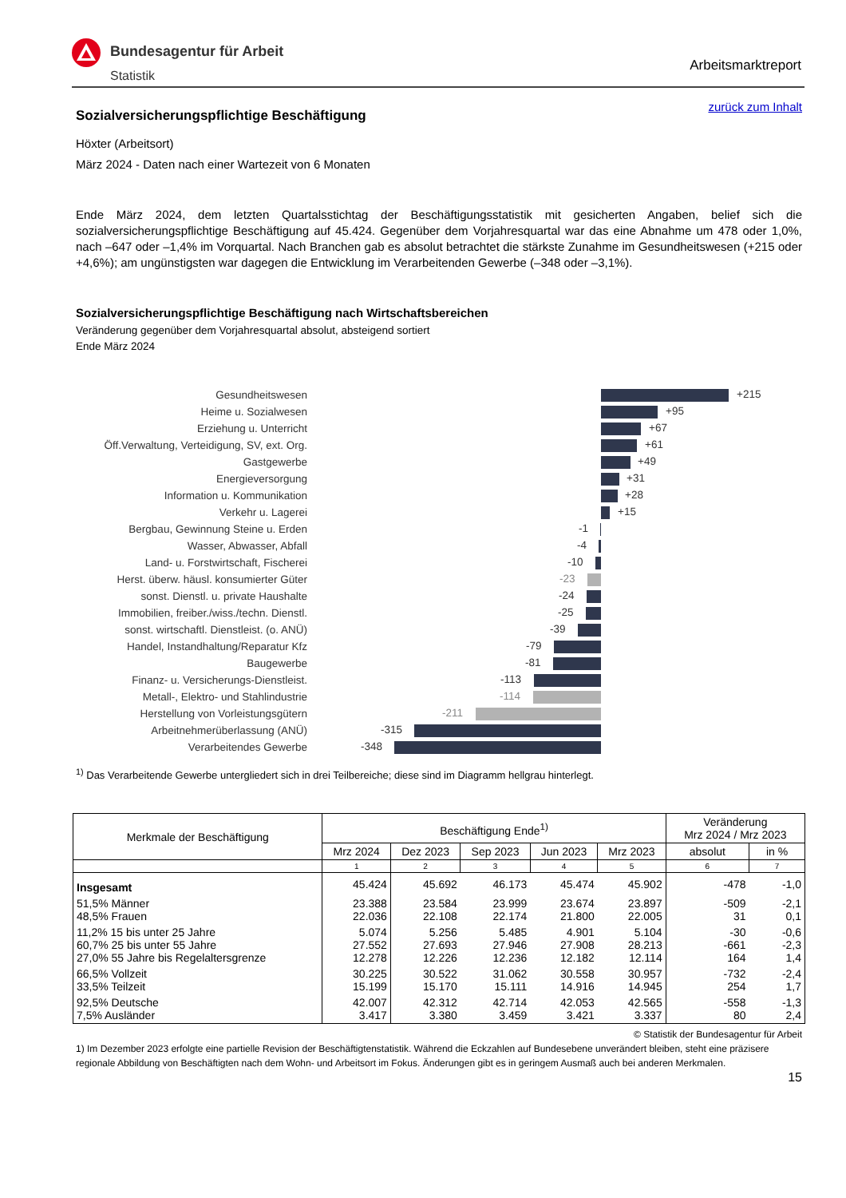Bundesagentur für Arbeit
Statistik
Arbeitsmarktreport
zurück zum Inhalt
Sozialversicherungspflichtige Beschäftigung
Höxter (Arbeitsort)
März 2024 - Daten nach einer Wartezeit von 6 Monaten
Ende März 2024, dem letzten Quartalsstichtag der Beschäftigungsstatistik mit gesicherten Angaben, belief sich die sozialversicherungspflichtige Beschäftigung auf 45.424. Gegenüber dem Vorjahresquartal war das eine Abnahme um 478 oder 1,0%, nach –647 oder –1,4% im Vorquartal. Nach Branchen gab es absolut betrachtet die stärkste Zunahme im Gesundheitswesen (+215 oder +4,6%); am ungünstigsten war dagegen die Entwicklung im Verarbeitenden Gewerbe (–348 oder –3,1%).
Sozialversicherungspflichtige Beschäftigung nach Wirtschaftsbereichen
Veränderung gegenüber dem Vorjahresquartal absolut, absteigend sortiert
Ende März 2024
Gesundheitswesen
+215
Heime u. Sozialwesen
+95
Erziehung u. Unterricht
+67
Öff.Verwaltung, Verteidigung, SV, ext. Org.
+61
Gastgewerbe
+49
Energieversorgung
+31
Information u. Kommunikation
+28
Verkehr u. Lagerei
+15
Bergbau, Gewinnung Steine u. Erden
-1
Wasser, Abwasser, Abfall
-4
Land- u. Forstwirtschaft, Fischerei
-10
Herst. überw. häusl. konsumierter Güter
-23
sonst. Dienstl. u. private Haushalte
-24
Immobilien, freiber./wiss./techn. Dienstl.
-25
sonst. wirtschaftl. Dienstleist. (o. ANÜ)
-39
Handel, Instandhaltung/Reparatur Kfz
-79
Baugewerbe
-81
Finanz- u. Versicherungs-Dienstleist.
-113
Metall-, Elektro- und Stahlindustrie
-114
Herstellung von Vorleistungsgütern
-211
Arbeitnehmerüberlassung (ANÜ)
-315
Verarbeitendes Gewerbe
-348
<sup>1)</sup> Das Verarbeitende Gewerbe untergliedert sich in drei Teilbereiche; diese sind im Diagramm hellgrau hinterlegt.
| Merkmale der Beschäftigung | Beschäftigung Ende<sup>1)</sup> | | | | | Veränderung Mrz 2024 / Mrz 2023 | |
| --- | --- | --- | --- | --- | --- | --- | --- |
| | Mrz 2024 | Dez 2023 | Sep 2023 | Jun 2023 | Mrz 2023 | absolut | in % |
| | 1 | 2 | 3 | 4 | 5 | 6 | 7 |
| Insgesamt | 45.424 | 45.692 | 46.173 | 45.474 | 45.902 | -478 | -1,0 |
| 51,5% Männer 48,5% Frauen | 23.388 22.036 | 23.584 22.108 | 23.999 22.174 | 23.674 21.800 | 23.897 22.005 | -509 31 | -2,1 0,1 |
| 11,2% 15 bis unter 25 Jahre 60,7% 25 bis unter 55 Jahre 27,0% 55 Jahre bis Regelaltersgrenze | 5.074 27.552 12.278 | 5.256 27.693 12.226 | 5.485 27.946 12.236 | 4.901 27.908 12.182 | 5.104 28.213 12.114 | -30 -661 164 | -0,6 -2,3 1,4 |
| 66,5% Vollzeit 33,5% Teilzeit | 30.225 15.199 | 30.522 15.170 | 31.062 15.111 | 30.558 14.916 | 30.957 14.945 | -732 254 | -2,4 1,7 |
| 92,5% Deutsche 7,5% Ausländer | 42.007 3.417 | 42.312 3.380 | 42.714 3.459 | 42.053 3.421 | 42.565 3.337 | -558 80 | -1,3 2,4 |
© Statistik der Bundesagentur für Arbeit
1) Im Dezember 2023 erfolgte eine partielle Revision der Beschäftigtenstatistik. Während die Eckzahlen auf Bundesebene unverändert bleiben, steht eine präzisere regionale Abbildung von Beschäftigten nach dem Wohn- und Arbeitsort im Fokus. Änderungen gibt es in geringem Ausmaß auch bei anderen Merkmalen.
15